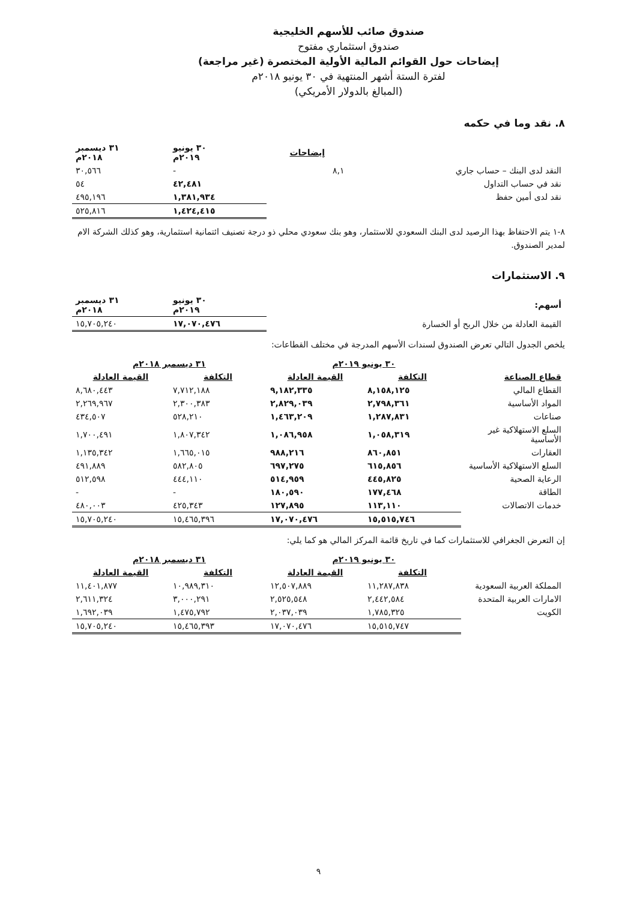صندوق صائب للأسهم الخليجية
صندوق استثماري مفتوح
إيضاحات حول القوائم المالية الأولية المختصرة (غير مراجعة)
لفترة الستة أشهر المنتهية في ٣٠ يونيو ٢٠١٨م
(المبالغ بالدولار الأمريكي)
٨. نقد وما في حكمه
| | إيضاحات | ٣٠ يونيو ٢٠١٩م | ٣١ ديسمبر ٢٠١٨م |
| --- | --- | --- | --- |
| النقد لدى البنك – حساب جاري | ٨,١ | - | ٣٠,٥٦٦ |
| نقد في حساب التداول | | ٤٢,٤٨١ | ٥٤ |
| نقد لدى أمين حفظ | | ١,٣٨١,٩٣٤ | ٤٩٥,١٩٦ |
| | | ١,٤٢٤,٤١٥ | ٥٢٥,٨١٦ |
٨-١ يتم الاحتفاظ بهذا الرصيد لدى البنك السعودي للاستثمار، وهو بنك سعودي محلي ذو درجة تصنيف ائتمانية استثمارية، وهو كذلك الشركة الام لمدير الصندوق.
٩. الاستثمارات
| أسهم: | ٣٠ يونيو ٢٠١٩م | ٣١ ديسمبر ٢٠١٨م |
| --- | --- | --- |
| القيمة العادلة من خلال الربح أو الخسارة | ١٧,٠٧٠,٤٧٦ | ١٥,٧٠٥,٢٤٠ |
يلخص الجدول التالي تعرض الصندوق لسندات الأسهم المدرجة في مختلف القطاعات:
| | ٣٠ يونيو ٢٠١٩م | | ٣١ ديسمبر ٢٠١٨م | |
| --- | --- | --- | --- | --- |
| قطاع الصناعة | التكلفة | القيمة العادلة | التكلفة | القيمة العادلة |
| القطاع المالي | ٨,١٥٨,١٢٥ | ٩,١٨٢,٣٣٥ | ٧,٧١٢,١٨٨ | ٨,٦٨٠,٤٤٣ |
| المواد الأساسية | ٢,٧٩٨,٣٦١ | ٢,٨٢٩,٠٣٩ | ٢,٣٠٠,٣٨٣ | ٢,٢٦٩,٩٦٧ |
| صناعات | ١,٢٨٧,٨٣١ | ١,٤٦٣,٢٠٩ | ٥٢٨,٢١٠ | ٤٣٤,٥٠٧ |
| السلع الاستهلاكية غير الأساسية | ١,٠٥٨,٣١٩ | ١,٠٨٦,٩٥٨ | ١,٨٠٧,٣٤٢ | ١,٧٠٠,٤٩١ |
| العقارات | ٨٦٠,٨٥١ | ٩٨٨,٢١٦ | ١,٦٦٥,٠١٥ | ١,١٣٥,٣٤٢ |
| السلع الاستهلاكية الأساسية | ٦١٥,٨٥٦ | ٦٩٧,٢٧٥ | ٥٨٢,٨٠٥ | ٤٩١,٨٨٩ |
| الرعاية الصحية | ٤٤٥,٨٢٥ | ٥١٤,٩٥٩ | ٤٤٤,١١٠ | ٥١٢,٥٩٨ |
| الطاقة | ١٧٧,٤٦٨ | ١٨٠,٥٩٠ | - | - |
| خدمات الاتصالات | ١١٣,١١٠ | ١٢٧,٨٩٥ | ٤٢٥,٣٤٣ | ٤٨٠,٠٠٣ |
| | ١٥,٥١٥,٧٤٦ | ١٧,٠٧٠,٤٧٦ | ١٥,٤٦٥,٣٩٦ | ١٥,٧٠٥,٢٤٠ |
إن التعرض الجغرافي للاستثمارات كما في تاريخ قائمة المركز المالي هو كما يلي:
| | ٣٠ يونيو ٢٠١٩م | | ٣١ ديسمبر ٢٠١٨م | |
| --- | --- | --- | --- | --- |
| | التكلفة | القيمة العادلة | التكلفة | القيمة العادلة |
| المملكة العربية السعودية | ١١,٢٨٧,٨٣٨ | ١٢,٥٠٧,٨٨٩ | ١٠,٩٨٩,٣١٠ | ١١,٤٠١,٨٧٧ |
| الامارات العربية المتحدة | ٢,٤٤٢,٥٨٤ | ٢,٥٢٥,٥٤٨ | ٣,٠٠٠,٢٩١ | ٢,٦١١,٣٢٤ |
| الكويت | ١,٧٨٥,٣٢٥ | ٢,٠٣٧,٠٣٩ | ١,٤٧٥,٧٩٢ | ١,٦٩٢,٠٣٩ |
| | ١٥,٥١٥,٧٤٧ | ١٧,٠٧٠,٤٧٦ | ١٥,٤٦٥,٣٩٣ | ١٥,٧٠٥,٢٤٠ |
٩